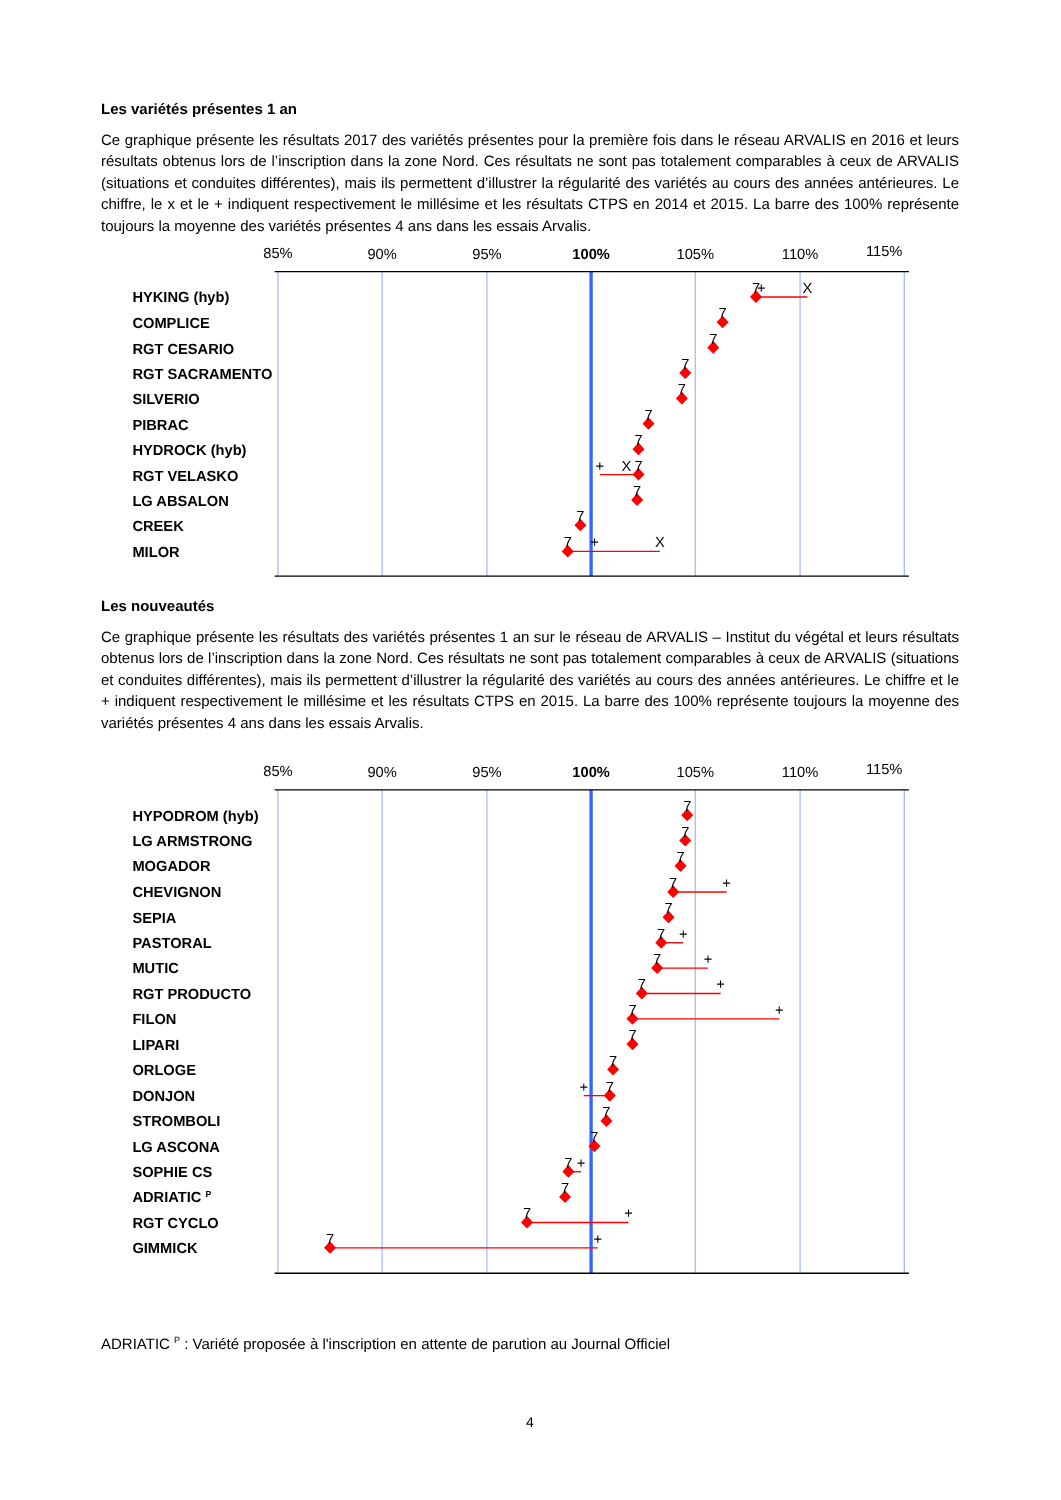Les variétés présentes 1 an
Ce graphique présente les résultats 2017 des variétés présentes pour la première fois dans le réseau ARVALIS en 2016 et leurs résultats obtenus lors de l’inscription dans la zone Nord. Ces résultats ne sont pas totalement comparables à ceux de ARVALIS (situations et conduites différentes), mais ils permettent d’illustrer la régularité des variétés au cours des années antérieures. Le chiffre, le x et le + indiquent respectivement le millésime et les résultats CTPS en 2014 et 2015. La barre des 100% représente toujours la moyenne des variétés présentes 4 ans dans les essais Arvalis.
85%
90%
95%
100%
105%
110%
115%
HYKING (hyb)
COMPLICE
RGT CESARIO
RGT SACRAMENTO
SILVERIO
PIBRAC
HYDROCK (hyb)
RGT VELASKO
LG ABSALON
CREEK
MILOR
7
+
X
7
7
7
7
7
7
+
X
7
7
7
7
+
X
Les nouveautés
Ce graphique présente les résultats des variétés présentes 1 an sur le réseau de ARVALIS – Institut du végétal et leurs résultats obtenus lors de l’inscription dans la zone Nord. Ces résultats ne sont pas totalement comparables à ceux de ARVALIS (situations et conduites différentes), mais ils permettent d’illustrer la régularité des variétés au cours des années antérieures. Le chiffre et le + indiquent respectivement le millésime et les résultats CTPS en 2015. La barre des 100% représente toujours la moyenne des variétés présentes 4 ans dans les essais Arvalis.
85%
90%
95%
100%
105%
110%
115%
HYPODROM (hyb)
LG ARMSTRONG
MOGADOR
CHEVIGNON
SEPIA
PASTORAL
MUTIC
RGT PRODUCTO
FILON
LIPARI
ORLOGE
DONJON
STROMBOLI
LG ASCONA
SOPHIE CS
ADRIATIC P
RGT CYCLO
GIMMICK
7
7
7
7
+
7
7
+
7
+
7
+
7
+
7
7
+
7
7
7
7
+
7
7
+
7
+
ADRIATIC <sup>P</sup> : Variété proposée à l'inscription en attente de parution au Journal Officiel
4